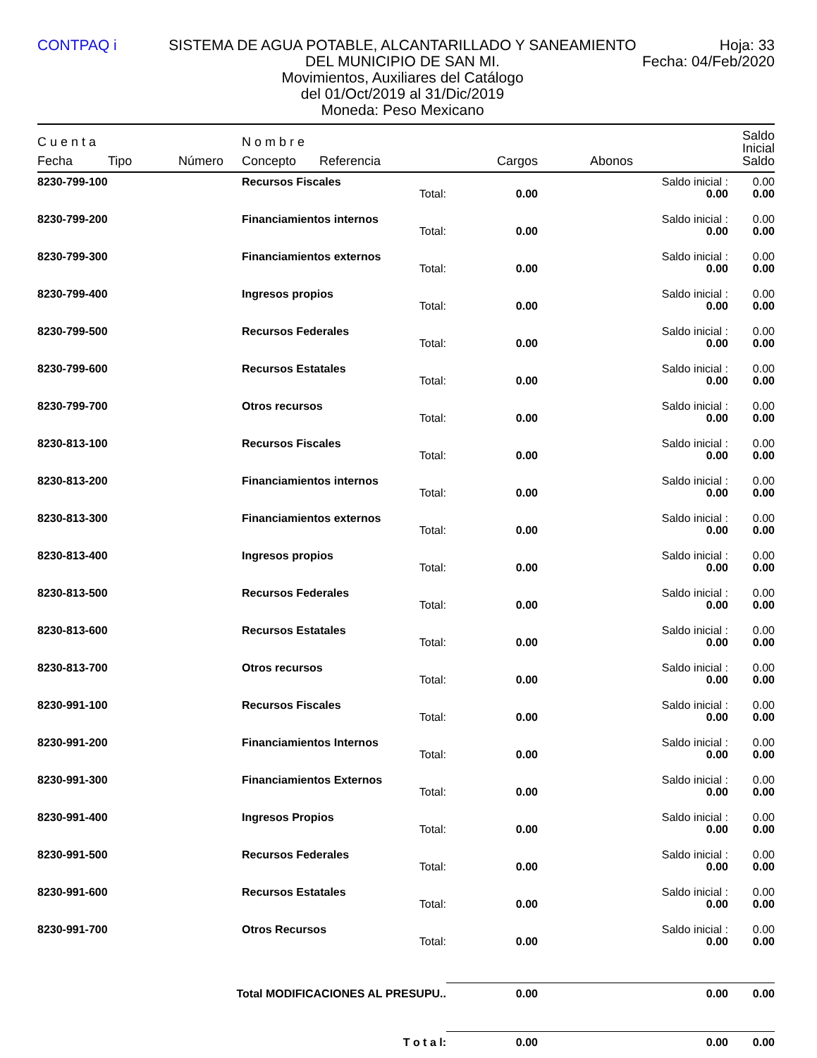CONTPAQ i SISTEMA DE AGUA POTABLE, ALCANTARILLADO Y SANEAMIENTO DEL MUNICIPIO DE SAN MI.
Movimientos, Auxiliares del Catálogo
del 01/Oct/2019 al 31/Dic/2019
Moneda: Peso Mexicano
Hoja: 33
Fecha: 04/Feb/2020
| C u e n t a | | | N o m b r e | | | | | Saldo Inicial |
| --- | --- | --- | --- | --- | --- | --- | --- | --- |
| Fecha | Tipo | Número | Concepto | Referencia | Cargos | Abonos | | Saldo |
| 8230-799-100 | | | Recursos Fiscales | | | | Saldo inicial : | 0.00 |
| Total: | | | | | 0.00 | 0.00 | | 0.00 |
| 8230-799-200 | | | Financiamientos internos | | | | Saldo inicial : | 0.00 |
| Total: | | | | | 0.00 | 0.00 | | 0.00 |
| 8230-799-300 | | | Financiamientos externos | | | | Saldo inicial : | 0.00 |
| Total: | | | | | 0.00 | 0.00 | | 0.00 |
| 8230-799-400 | | | Ingresos propios | | | | Saldo inicial : | 0.00 |
| Total: | | | | | 0.00 | 0.00 | | 0.00 |
| 8230-799-500 | | | Recursos Federales | | | | Saldo inicial : | 0.00 |
| Total: | | | | | 0.00 | 0.00 | | 0.00 |
| 8230-799-600 | | | Recursos Estatales | | | | Saldo inicial : | 0.00 |
| Total: | | | | | 0.00 | 0.00 | | 0.00 |
| 8230-799-700 | | | Otros recursos | | | | Saldo inicial : | 0.00 |
| Total: | | | | | 0.00 | 0.00 | | 0.00 |
| 8230-813-100 | | | Recursos Fiscales | | | | Saldo inicial : | 0.00 |
| Total: | | | | | 0.00 | 0.00 | | 0.00 |
| 8230-813-200 | | | Financiamientos internos | | | | Saldo inicial : | 0.00 |
| Total: | | | | | 0.00 | 0.00 | | 0.00 |
| 8230-813-300 | | | Financiamientos externos | | | | Saldo inicial : | 0.00 |
| Total: | | | | | 0.00 | 0.00 | | 0.00 |
| 8230-813-400 | | | Ingresos propios | | | | Saldo inicial : | 0.00 |
| Total: | | | | | 0.00 | 0.00 | | 0.00 |
| 8230-813-500 | | | Recursos Federales | | | | Saldo inicial : | 0.00 |
| Total: | | | | | 0.00 | 0.00 | | 0.00 |
| 8230-813-600 | | | Recursos Estatales | | | | Saldo inicial : | 0.00 |
| Total: | | | | | 0.00 | 0.00 | | 0.00 |
| 8230-813-700 | | | Otros recursos | | | | Saldo inicial : | 0.00 |
| Total: | | | | | 0.00 | 0.00 | | 0.00 |
| 8230-991-100 | | | Recursos Fiscales | | | | Saldo inicial : | 0.00 |
| Total: | | | | | 0.00 | 0.00 | | 0.00 |
| 8230-991-200 | | | Financiamientos Internos | | | | Saldo inicial : | 0.00 |
| Total: | | | | | 0.00 | 0.00 | | 0.00 |
| 8230-991-300 | | | Financiamientos Externos | | | | Saldo inicial : | 0.00 |
| Total: | | | | | 0.00 | 0.00 | | 0.00 |
| 8230-991-400 | | | Ingresos Propios | | | | Saldo inicial : | 0.00 |
| Total: | | | | | 0.00 | 0.00 | | 0.00 |
| 8230-991-500 | | | Recursos Federales | | | | Saldo inicial : | 0.00 |
| Total: | | | | | 0.00 | 0.00 | | 0.00 |
| 8230-991-600 | | | Recursos Estatales | | | | Saldo inicial : | 0.00 |
| Total: | | | | | 0.00 | 0.00 | | 0.00 |
| 8230-991-700 | | | Otros Recursos | | | | Saldo inicial : | 0.00 |
| Total: | | | | | 0.00 | 0.00 | | 0.00 |
| Total MODIFICACIONES AL PRESUPU.. | | | | | 0.00 | 0.00 | | 0.00 |
| T o t a l: | | | | | 0.00 | 0.00 | | 0.00 |